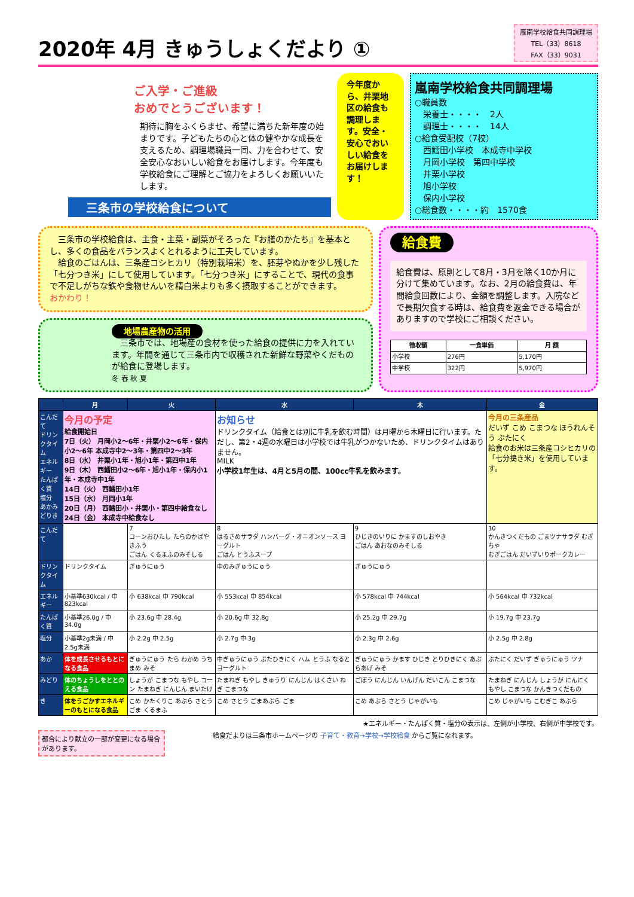2020年 4月 きゅうしょくだより ①
嵐南学校給食共同調理場
TEL（33）8618
FAX（33）9031
ご入学・ご進級
おめでとうございます！
期待に胸をふくらませ、希望に満ちた新年度の始まりです。子どもたちの心と体の健やかな成長を支えるため、調理場職員一同、力を合わせて、安全安心なおいしい給食をお届けします。今年度も学校給食にご理解とご協力をよろしくお願いいたします。
三条市の学校給食について
今年度から、井栗地区の給食も調理します。安全・安心でおいしい給食をお届けします！
嵐南学校給食共同調理場
○職員数
　栄養士・・・・　2人
　調理士・・・・　14人
○給食受配校（7校）
　西鱈田小学校　本成寺中学校
　月岡小学校　第四中学校
　井栗小学校
　旭小学校
　保内小学校
○総食数・・・・約　1570食
　三条市の学校給食は、主食・主菜・副菜がそろった『お膳のかたち』を基本とし、多くの食品をバランスよくとれるように工夫しています。
　給食のごはんは、三条産コシヒカリ（特別栽培米）を、胚芽やぬかを少し残した「七分つき米」にして使用しています。「七分つき米」にすることで、現代の食事で不足しがちな鉄や食物せんいを精白米よりも多く摂取することができます。
おかわり！
地場農産物の活用
　三条市では、地場産の食材を使った給食の提供に力を入れています。年間を通じて三条市内で収穫された新鮮な野菜やくだものが給食に登場します。
冬 春 秋 夏
給食費
給食費は、原則として8月・3月を除く10か月に分けて集めています。なお、2月の給食費は、年間給食回数により、金額を調整します。入院などで長期欠食する時は、給食費を返金できる場合がありますので学校にご相談ください。
| 徴収額 | 一食単価 | 月 額 |
| --- | --- | --- |
| 小学校 | 276円 | 5,170円 |
| 中学校 | 322円 | 5,970円 |
| | 月 | 火 | 水 | 木 | 金 |
| --- | --- | --- | --- | --- | --- |
| こんだて ドリンクタイム エネルギー たんぱく質 塩分 あかみどりき | 今月の予定 給食開始日 7日（火） 月岡小2～6年・井栗小2～6年・保内小2～6年 本成寺中2～3年・第四中2～3年 8日（水） 井栗小1年・旭小1年・第四中1年 9日（木） 西鱈田小2～6年・旭小1年・保内小1年・本成寺中1年 14日（火） 西鱈田小1年 15日（水） 月岡小1年 20日（月） 西鱈田小・井栗小・第四中給食なし 24日（金） 本成寺中給食なし | | お知らせ ドリンクタイム（給食とは別に牛乳を飲む時間）は月曜から木曜日に行います。ただし、第2・4週の水曜日は小学校では牛乳がつかないため、ドリンクタイムはありません。 MILK 小学校1年生は、4月と5月の間、100cc牛乳を飲みます。 | | 今月の三条産品 だいず こめ こまつな ほうれんそう ぶたにく 給食のお米は三条産コシヒカリの「七分搗き米」を使用しています。 |
| こんだて | | 7 コーンおひたし たらのかばやきふう ごはん くるまふのみそしる | 8 はるさめサラダ ハンバーグ・オニオンソース ヨーグルト ごはん とうふスープ | 9 ひじきのいりに かますのしおやき ごはん あおなのみそしる | 10 かんきつくだもの ごまツナサラダ むぎちゃ むぎごはん だいずいりポークカレー |
| ドリンクタイム | ドリンクタイム | ぎゅうにゅう | 中のみぎゅうにゅう | ぎゅうにゅう | |
| エネルギー | 小基準630kcal / 中823kcal | 小 638kcal 中 790kcal | 小 553kcal 中 854kcal | 小 578kcal 中 744kcal | 小 564kcal 中 732kcal |
| たんぱく質 | 小基準26.0g / 中34.0g | 小 23.6g 中 28.4g | 小 20.6g 中 32.8g | 小 25.2g 中 29.7g | 小 19.7g 中 23.7g |
| 塩分 | 小基準2g未満 / 中2.5g未満 | 小 2.2g 中 2.5g | 小 2.7g 中 3g | 小 2.3g 中 2.6g | 小 2.5g 中 2.8g |
| あか | 体を成長させるもとになる食品 | ぎゅうにゅう たら わかめ うちまめ みそ | 中ぎゅうにゅう ぶたひきにく ハム とうふ なると ヨーグルト | ぎゅうにゅう かます ひじき とりひきにく あぶらあげ みそ | ぶたにく だいず ぎゅうにゅう ツナ |
| みどり | 体のちょうしをととのえる食品 | しょうが こまつな もやし コーン たまねぎ にんじん まいたけ | たまねぎ もやし きゅうり にんじん はくさい ねぎ こまつな | ごぼう にんじん いんげん だいこん こまつな | たまねぎ にんじん しょうが にんにく もやし こまつな かんきつくだもの |
| き | 体をうごかすエネルギーのもとになる食品 | こめ かたくりこ あぶら さとう ごま くるまふ | こめ さとう ごまあぶら ごま | こめ あぶら さとう じゃがいも | こめ じゃがいも こむぎこ あぶら |
★エネルギー・たんぱく質・塩分の表示は、左側が小学校、右側が中学校です。
都合により献立の一部が変更になる場合があります。
給食だよりは三条市ホームページの 子育て・教育→学校→学校給食 からご覧になれます。